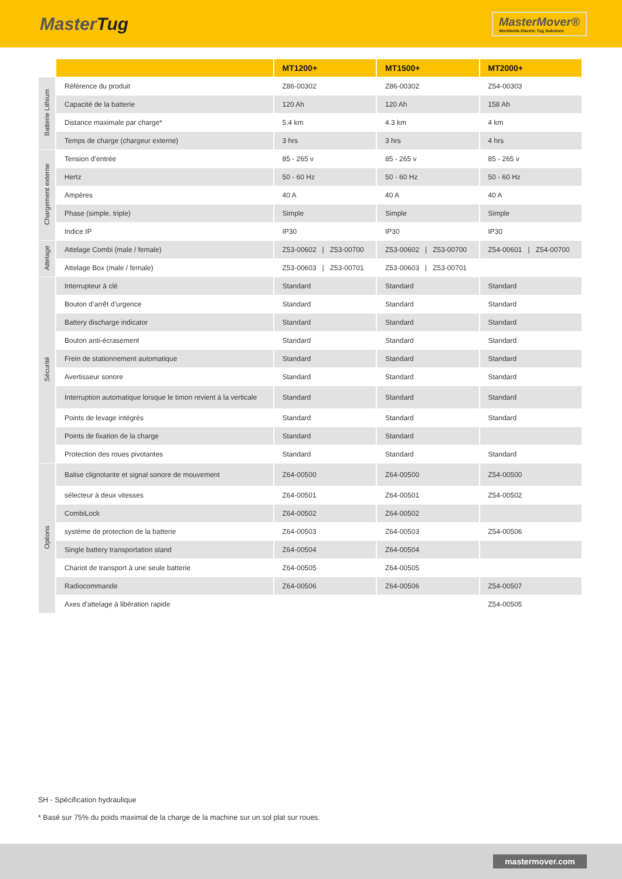MasterTug
MasterMover®
Worldwide Electric Tug Solutions
| | | MT1200+ | MT1500+ | MT2000+ |
| --- | --- | --- | --- | --- |
| Batterie Lithium | Référence du produit | Z86-00302 | Z86-00302 | Z54-00303 |
| | Capacité de la batterie | 120 Ah | 120 Ah | 158 Ah |
| | Distance maximale par charge* | 5.4 km | 4.3 km | 4 km |
| | Temps de charge (chargeur externe) | 3 hrs | 3 hrs | 4 hrs |
| Chargement externe | Tension d’entrée | 85 - 265 v | 85 - 265 v | 85 - 265 v |
| | Hertz | 50 - 60 Hz | 50 - 60 Hz | 50 - 60 Hz |
| | Ampères | 40 A | 40 A | 40 A |
| | Phase (simple, triple) | Simple | Simple | Simple |
| | Indice IP | IP30 | IP30 | IP30 |
| Attelage | Attelage Combi (male / female) | Z53-00602 / Z53-00700 | Z53-00602 / Z53-00700 | Z54-00601 / Z54-00700 |
| | Attelage Box (male / female) | Z53-00603 / Z53-00701 | Z53-00603 / Z53-00701 | |
| Sécurité | Interrupteur à clé | Standard | Standard | Standard |
| | Bouton d’arrêt d’urgence | Standard | Standard | Standard |
| | Battery discharge indicator | Standard | Standard | Standard |
| | Bouton anti-écrasement | Standard | Standard | Standard |
| | Frein de stationnement automatique | Standard | Standard | Standard |
| | Avertisseur sonore | Standard | Standard | Standard |
| | Interruption automatique lorsque le timon revient à la verticale | Standard | Standard | Standard |
| | Points de levage intégrés | Standard | Standard | Standard |
| | Points de fixation de la charge | Standard | Standard | |
| | Protection des roues pivotantes | Standard | Standard | Standard |
| Options | Balise clignotante et signal sonore de mouvement | Z64-00500 | Z64-00500 | Z54-00500 |
| | sélecteur à deux vitesses | Z64-00501 | Z64-00501 | Z54-00502 |
| | CombiLock | Z64-00502 | Z64-00502 | |
| | système de protection de la batterie | Z64-00503 | Z64-00503 | Z54-00506 |
| | Single battery transportation stand | Z64-00504 | Z64-00504 | |
| | Chariot de transport à une seule batterie | Z64-00505 | Z64-00505 | |
| | Radiocommande | Z64-00506 | Z64-00506 | Z54-00507 |
| | Axes d'attelage à libération rapide | | | Z54-00505 |
SH - Spécification hydraulique
* Basé sur 75% du poids maximal de la charge de la machine sur un sol plat sur roues.
mastermover.com